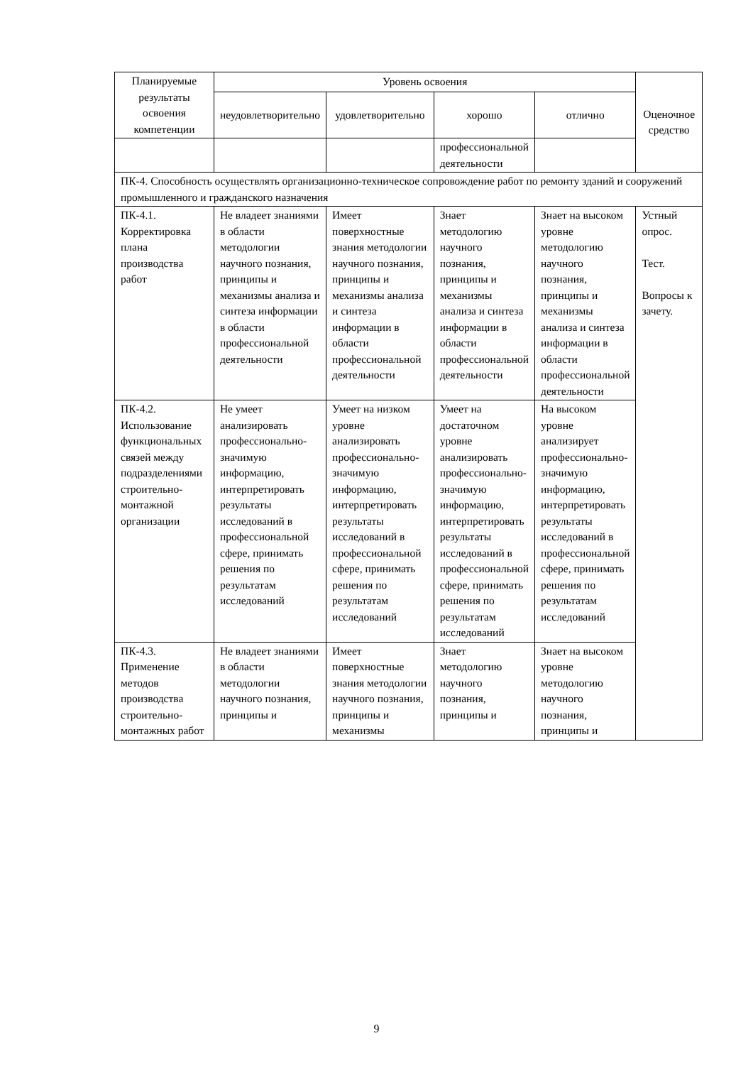| Планируемые результаты освоения компетенции | Уровень освоения | | | | Оценочное средство |
| --- | --- | --- | --- | --- | --- |
| | неудовлетворительно | удовлетворительно | хорошо | отлично | |
| | | | профессиональной деятельности | | |
| ПК-4. Способность осуществлять организационно-техническое сопровождение работ по ремонту зданий и сооружений промышленного и гражданского назначения | | | | | |
| ПК-4.1. Корректировка плана производства работ | Не владеет знаниями в области методологии научного познания, принципы и механизмы анализа и синтеза информации в области профессиональной деятельности | Имеет поверхностные знания методологии научного познания, принципы и механизмы анализа и синтеза информации в области профессиональной деятельности | Знает методологию научного познания, принципы и механизмы анализа и синтеза информации в области профессиональной деятельности | Знает на высоком уровне методологию научного познания, принципы и механизмы анализа и синтеза информации в области профессиональной деятельности | Устный опрос. Тест. Вопросы к зачету. |
| ПК-4.2. Использование функциональных связей между подразделениями строительно-монтажной организации | Не умеет анализировать профессионально- значимую информацию, интерпретировать результаты исследований в профессиональной сфере, принимать решения по результатам исследований | Умеет на низком уровне анализировать профессионально- значимую информацию, интерпретировать результаты исследований в профессиональной сфере, принимать решения по результатам исследований | Умеет на достаточном уровне анализировать профессионально-значимую информацию, интерпретировать результаты исследований в профессиональной сфере, принимать решения по результатам исследований | На высоком уровне анализирует профессионально- значимую информацию, интерпретировать результаты исследований в профессиональной сфере, принимать решения по результатам исследований | |
| ПК-4.3. Применение методов производства строительно-монтажных работ | Не владеет знаниями в области методологии научного познания, принципы и | Имеет поверхностные знания методологии научного познания, принципы и механизмы | Знает методологию научного познания, принципы и | Знает на высоком уровне методологию научного познания, принципы и | |
9